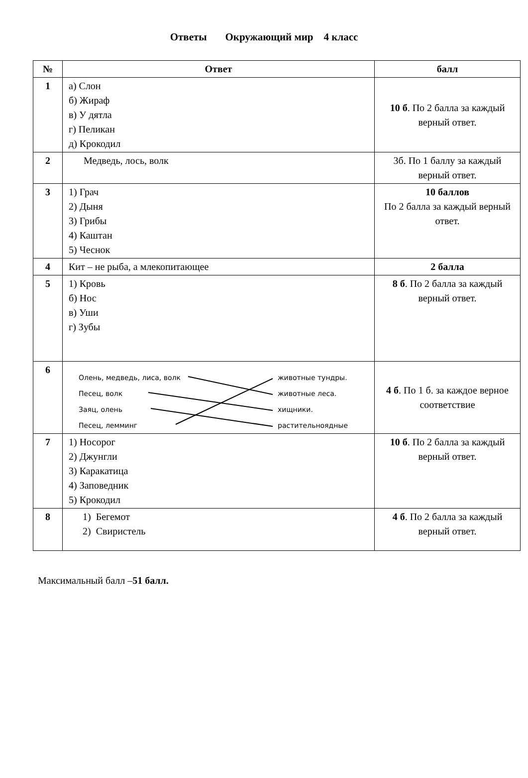Ответы Окружающий мир 4 класс
| № | Ответ | балл |
| --- | --- | --- |
| 1 | а) Слон б) Жираф в) У дятла г) Пеликан д) Крокодил | 10 б . По 2 балла за каждый верный ответ. |
| 2 | Медведь, лось, волк | 3б. По 1 баллу за каждый верный ответ. |
| 3 | 1) Грач 2) Дыня 3) Грибы 4) Каштан 5) Чеснок | 10 баллов По 2 балла за каждый верный ответ. |
| 4 | Кит – не рыба, а млекопитающее | 2 балла |
| 5 | 1) Кровь б) Нос в) Уши г) Зубы | 8 б . По 2 балла за каждый верный ответ. |
| 6 | Олень, медведь, лиса, волк Песец, волк Заяц, олень Песец, лемминг животные тундры. животные леса. хищники. растительноядные | 4 б . По 1 б. за каждое верное соответствие |
| 7 | 1) Носорог 2) Джунгли 3) Каракатица 4) Заповедник 5) Крокодил | 10 б . По 2 балла за каждый верный ответ. |
| 8 | 1) Бегемот 2) Свиристель | 4 б . По 2 балла за каждый верный ответ. |
Максимальный балл –51 балл.